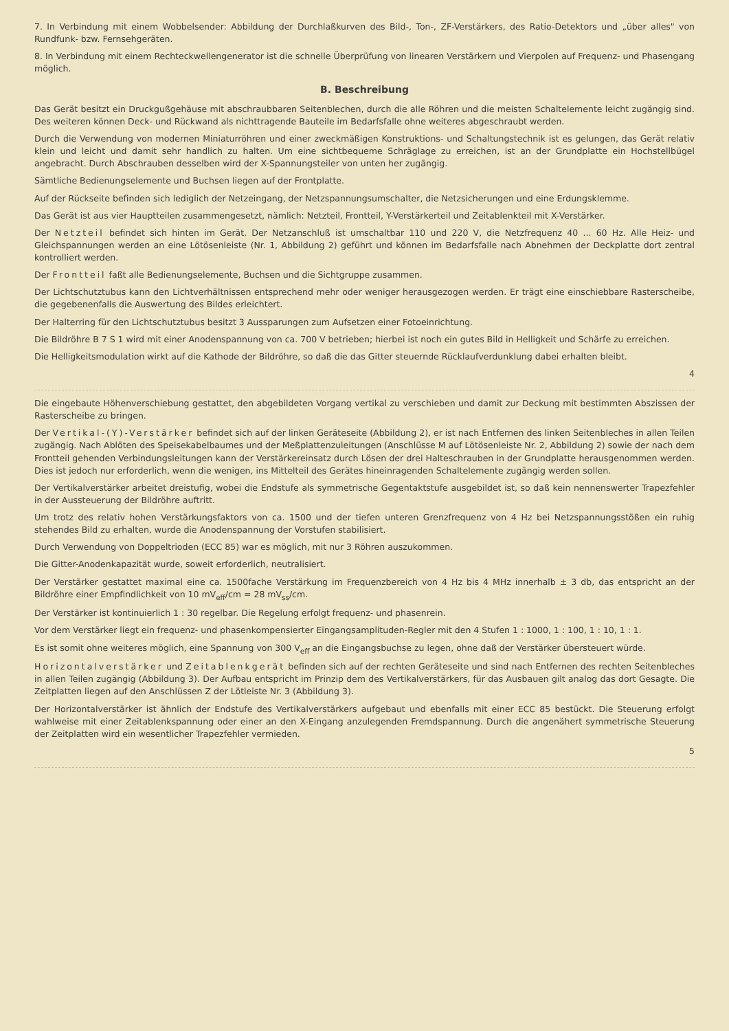7. In Verbindung mit einem Wobbelsender: Abbildung der Durchlaßkurven des Bild-, Ton-, ZF-Verstärkers, des Ratio-Detektors und „über alles" von Rundfunk- bzw. Fernsehgeräten.
8. In Verbindung mit einem Rechteckwellengenerator ist die schnelle Überprüfung von linearen Verstärkern und Vierpolen auf Frequenz- und Phasengang möglich.
B. Beschreibung
Das Gerät besitzt ein Druckgußgehäuse mit abschraubbaren Seitenblechen, durch die alle Röhren und die meisten Schaltelemente leicht zugängig sind. Des weiteren können Deck- und Rückwand als nichttragende Bauteile im Bedarfsfalle ohne weiteres abgeschraubt werden.
Durch die Verwendung von modernen Miniaturröhren und einer zweckmäßigen Konstruktions- und Schaltungstechnik ist es gelungen, das Gerät relativ klein und leicht und damit sehr handlich zu halten. Um eine sichtbequeme Schräglage zu erreichen, ist an der Grundplatte ein Hochstellbügel angebracht. Durch Abschrauben desselben wird der X-Spannungsteiler von unten her zugängig.
Sämtliche Bedienungselemente und Buchsen liegen auf der Frontplatte.
Auf der Rückseite befinden sich lediglich der Netzeingang, der Netzspannungsumschalter, die Netzsicherungen und eine Erdungsklemme.
Das Gerät ist aus vier Hauptteilen zusammengesetzt, nämlich: Netzteil, Frontteil, Y-Verstärkerteil und Zeitablenkteil mit X-Verstärker.
Der Netzteil befindet sich hinten im Gerät. Der Netzanschluß ist umschaltbar 110 und 220 V, die Netzfrequenz 40 ... 60 Hz. Alle Heiz- und Gleichspannungen werden an eine Lötösenleiste (Nr. 1, Abbildung 2) geführt und können im Bedarfsfalle nach Abnehmen der Deckplatte dort zentral kontrolliert werden.
Der Frontteil faßt alle Bedienungselemente, Buchsen und die Sichtgruppe zusammen.
Der Lichtschutztubus kann den Lichtverhältnissen entsprechend mehr oder weniger herausgezogen werden. Er trägt eine einschiebbare Rasterscheibe, die gegebenenfalls die Auswertung des Bildes erleichtert.
Der Halterring für den Lichtschutztubus besitzt 3 Aussparungen zum Aufsetzen einer Fotoeinrichtung.
Die Bildröhre B 7 S 1 wird mit einer Anodenspannung von ca. 700 V betrieben; hierbei ist noch ein gutes Bild in Helligkeit und Schärfe zu erreichen.
Die Helligkeitsmodulation wirkt auf die Kathode der Bildröhre, so daß die das Gitter steuernde Rücklaufverdunklung dabei erhalten bleibt.
4
Die eingebaute Höhenverschiebung gestattet, den abgebildeten Vorgang vertikal zu verschieben und damit zur Deckung mit bestimmten Abszissen der Rasterscheibe zu bringen.
Der Vertikal-(Y)-Verstärker befindet sich auf der linken Geräteseite (Abbildung 2), er ist nach Entfernen des linken Seitenbleches in allen Teilen zugängig. Nach Ablöten des Speisekabelbaumes und der Meßplattenzuleitungen (Anschlüsse M auf Lötösenleiste Nr. 2, Abbildung 2) sowie der nach dem Frontteil gehenden Verbindungsleitungen kann der Verstärkereinsatz durch Lösen der drei Halteschrauben in der Grundplatte herausgenommen werden. Dies ist jedoch nur erforderlich, wenn die wenigen, ins Mittelteil des Gerätes hineinragenden Schaltelemente zugängig werden sollen.
Der Vertikalverstärker arbeitet dreistufig, wobei die Endstufe als symmetrische Gegentaktstufe ausgebildet ist, so daß kein nennenswerter Trapezfehler in der Aussteuerung der Bildröhre auftritt.
Um trotz des relativ hohen Verstärkungsfaktors von ca. 1500 und der tiefen unteren Grenzfrequenz von 4 Hz bei Netzspannungsstößen ein ruhig stehendes Bild zu erhalten, wurde die Anodenspannung der Vorstufen stabilisiert.
Durch Verwendung von Doppeltrioden (ECC 85) war es möglich, mit nur 3 Röhren auszukommen.
Die Gitter-Anodenkapazität wurde, soweit erforderlich, neutralisiert.
Der Verstärker gestattet maximal eine ca. 1500fache Verstärkung im Frequenzbereich von 4 Hz bis 4 MHz innerhalb ± 3 db, das entspricht an der Bildröhre einer Empfindlichkeit von 10 mV<sub>eff</sub>/cm = 28 mV<sub>ss</sub>/cm.
Der Verstärker ist kontinuierlich 1 : 30 regelbar. Die Regelung erfolgt frequenz- und phasenrein.
Vor dem Verstärker liegt ein frequenz- und phasenkompensierter Eingangsamplituden-Regler mit den 4 Stufen 1 : 1000, 1 : 100, 1 : 10, 1 : 1.
Es ist somit ohne weiteres möglich, eine Spannung von 300 V<sub>eff</sub> an die Eingangsbuchse zu legen, ohne daß der Verstärker übersteuert würde.
Horizontalverstärker und Zeitablenkgerät befinden sich auf der rechten Geräteseite und sind nach Entfernen des rechten Seitenbleches in allen Teilen zugängig (Abbildung 3). Der Aufbau entspricht im Prinzip dem des Vertikalverstärkers, für das Ausbauen gilt analog das dort Gesagte. Die Zeitplatten liegen auf den Anschlüssen Z der Lötleiste Nr. 3 (Abbildung 3).
Der Horizontalverstärker ist ähnlich der Endstufe des Vertikalverstärkers aufgebaut und ebenfalls mit einer ECC 85 bestückt. Die Steuerung erfolgt wahlweise mit einer Zeitablenkspannung oder einer an den X-Eingang anzulegenden Fremdspannung. Durch die angenähert symmetrische Steuerung der Zeitplatten wird ein wesentlicher Trapezfehler vermieden.
5